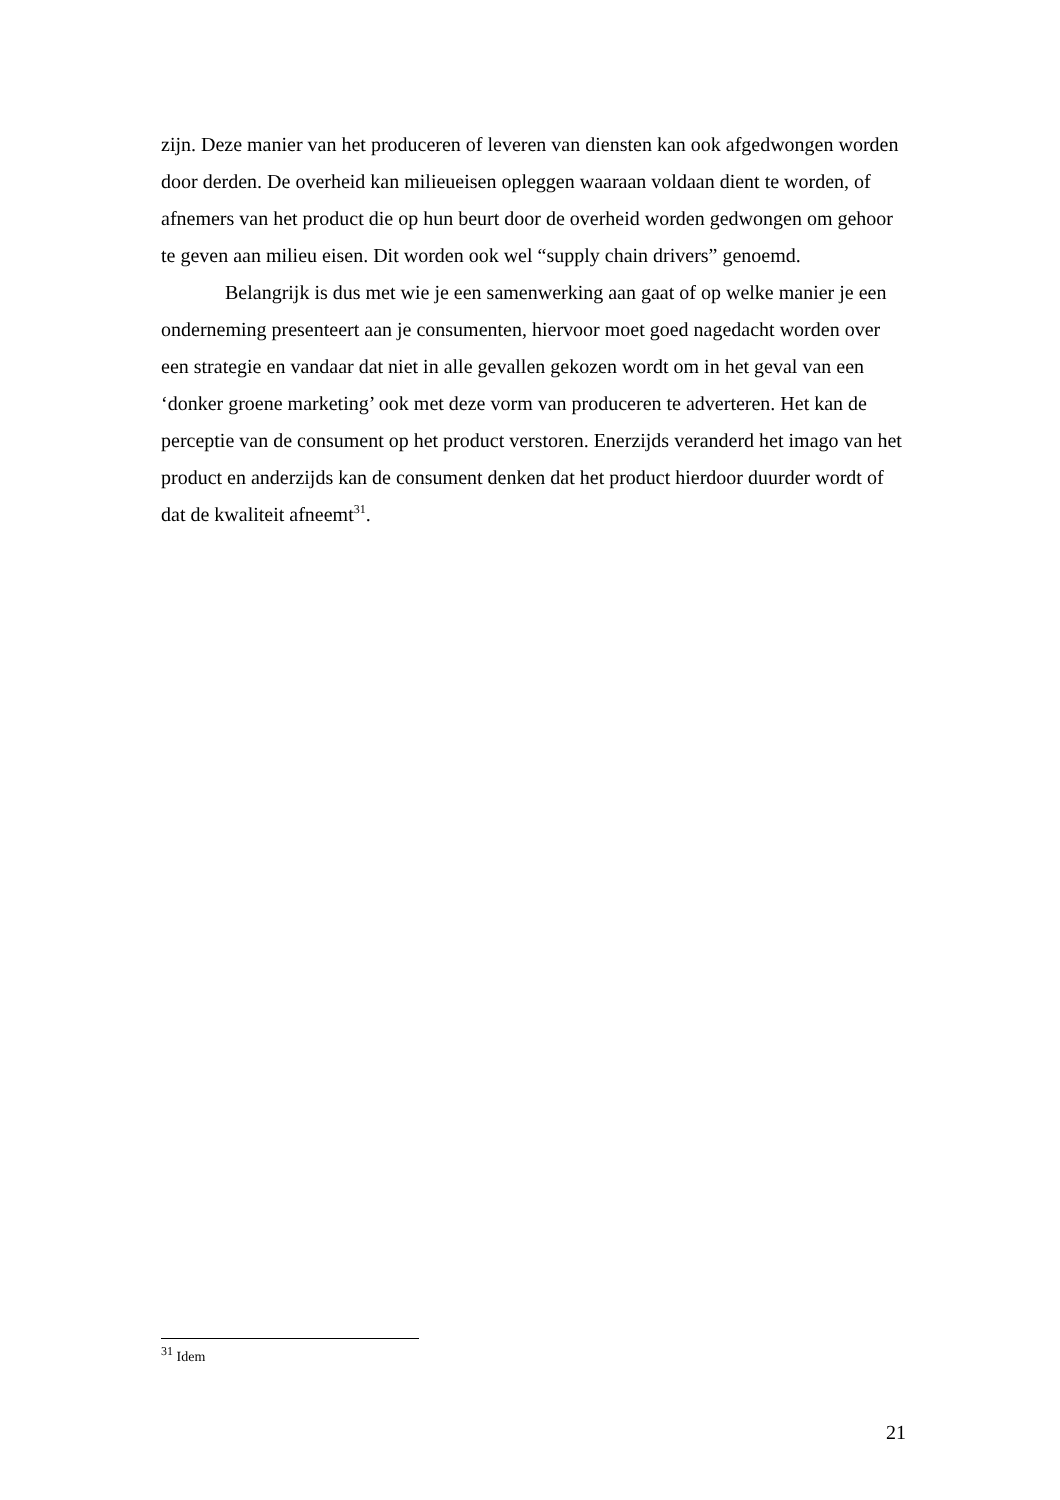zijn. Deze manier van het produceren of leveren van diensten kan ook afgedwongen worden door derden. De overheid kan milieueisen opleggen waaraan voldaan dient te worden, of afnemers van het product die op hun beurt door de overheid worden gedwongen om gehoor te geven aan milieu eisen. Dit worden ook wel “supply chain drivers” genoemd.
Belangrijk is dus met wie je een samenwerking aan gaat of op welke manier je een onderneming presenteert aan je consumenten, hiervoor moet goed nagedacht worden over een strategie en vandaar dat niet in alle gevallen gekozen wordt om in het geval van een ‘donker groene marketing’ ook met deze vorm van produceren te adverteren. Het kan de perceptie van de consument op het product verstoren. Enerzijds veranderd het imago van het product en anderzijds kan de consument denken dat het product hierdoor duurder wordt of dat de kwaliteit afneemt<sup>31</sup>.
<sup>31</sup> Idem
21